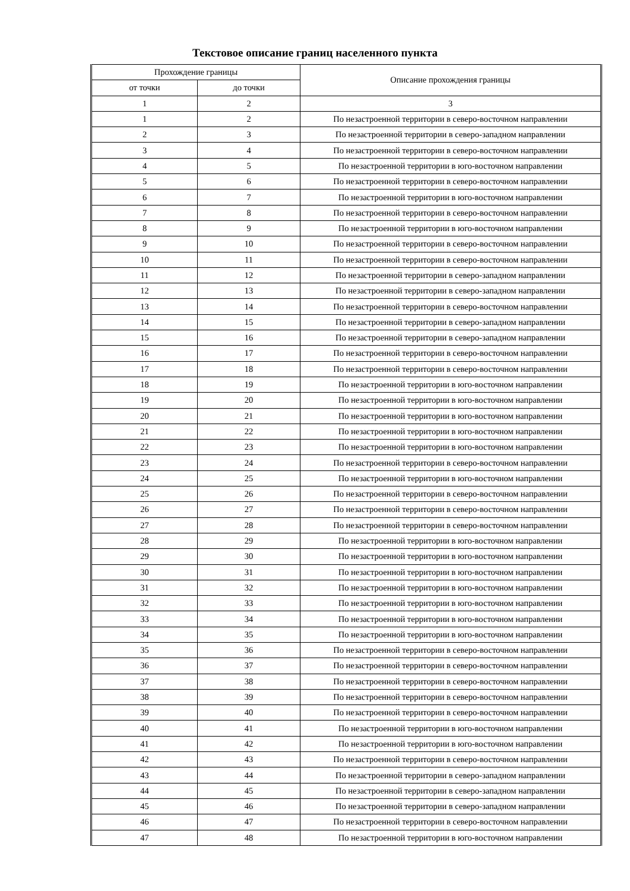Текстовое описание границ населенного пункта
| Прохождение границы | | Описание прохождения границы |
| --- | --- | --- |
| от точки | до точки | |
| 1 | 2 | 3 |
| 1 | 2 | По незастроенной территории в северо-восточном направлении |
| 2 | 3 | По незастроенной территории в северо-западном направлении |
| 3 | 4 | По незастроенной территории в северо-восточном направлении |
| 4 | 5 | По незастроенной территории в юго-восточном направлении |
| 5 | 6 | По незастроенной территории в северо-восточном направлении |
| 6 | 7 | По незастроенной территории в юго-восточном направлении |
| 7 | 8 | По незастроенной территории в северо-восточном направлении |
| 8 | 9 | По незастроенной территории в юго-восточном направлении |
| 9 | 10 | По незастроенной территории в северо-восточном направлении |
| 10 | 11 | По незастроенной территории в северо-восточном направлении |
| 11 | 12 | По незастроенной территории в северо-западном направлении |
| 12 | 13 | По незастроенной территории в северо-западном направлении |
| 13 | 14 | По незастроенной территории в северо-восточном направлении |
| 14 | 15 | По незастроенной территории в северо-западном направлении |
| 15 | 16 | По незастроенной территории в северо-западном направлении |
| 16 | 17 | По незастроенной территории в северо-восточном направлении |
| 17 | 18 | По незастроенной территории в северо-восточном направлении |
| 18 | 19 | По незастроенной территории в юго-восточном направлении |
| 19 | 20 | По незастроенной территории в юго-восточном направлении |
| 20 | 21 | По незастроенной территории в юго-восточном направлении |
| 21 | 22 | По незастроенной территории в юго-восточном направлении |
| 22 | 23 | По незастроенной территории в юго-восточном направлении |
| 23 | 24 | По незастроенной территории в северо-восточном направлении |
| 24 | 25 | По незастроенной территории в юго-восточном направлении |
| 25 | 26 | По незастроенной территории в северо-восточном направлении |
| 26 | 27 | По незастроенной территории в северо-восточном направлении |
| 27 | 28 | По незастроенной территории в северо-восточном направлении |
| 28 | 29 | По незастроенной территории в юго-восточном направлении |
| 29 | 30 | По незастроенной территории в юго-восточном направлении |
| 30 | 31 | По незастроенной территории в юго-восточном направлении |
| 31 | 32 | По незастроенной территории в юго-восточном направлении |
| 32 | 33 | По незастроенной территории в юго-восточном направлении |
| 33 | 34 | По незастроенной территории в юго-восточном направлении |
| 34 | 35 | По незастроенной территории в юго-восточном направлении |
| 35 | 36 | По незастроенной территории в северо-восточном направлении |
| 36 | 37 | По незастроенной территории в северо-восточном направлении |
| 37 | 38 | По незастроенной территории в северо-восточном направлении |
| 38 | 39 | По незастроенной территории в северо-восточном направлении |
| 39 | 40 | По незастроенной территории в северо-восточном направлении |
| 40 | 41 | По незастроенной территории в юго-восточном направлении |
| 41 | 42 | По незастроенной территории в юго-восточном направлении |
| 42 | 43 | По незастроенной территории в северо-восточном направлении |
| 43 | 44 | По незастроенной территории в северо-западном направлении |
| 44 | 45 | По незастроенной территории в северо-западном направлении |
| 45 | 46 | По незастроенной территории в северо-западном направлении |
| 46 | 47 | По незастроенной территории в северо-восточном направлении |
| 47 | 48 | По незастроенной территории в юго-восточном направлении |